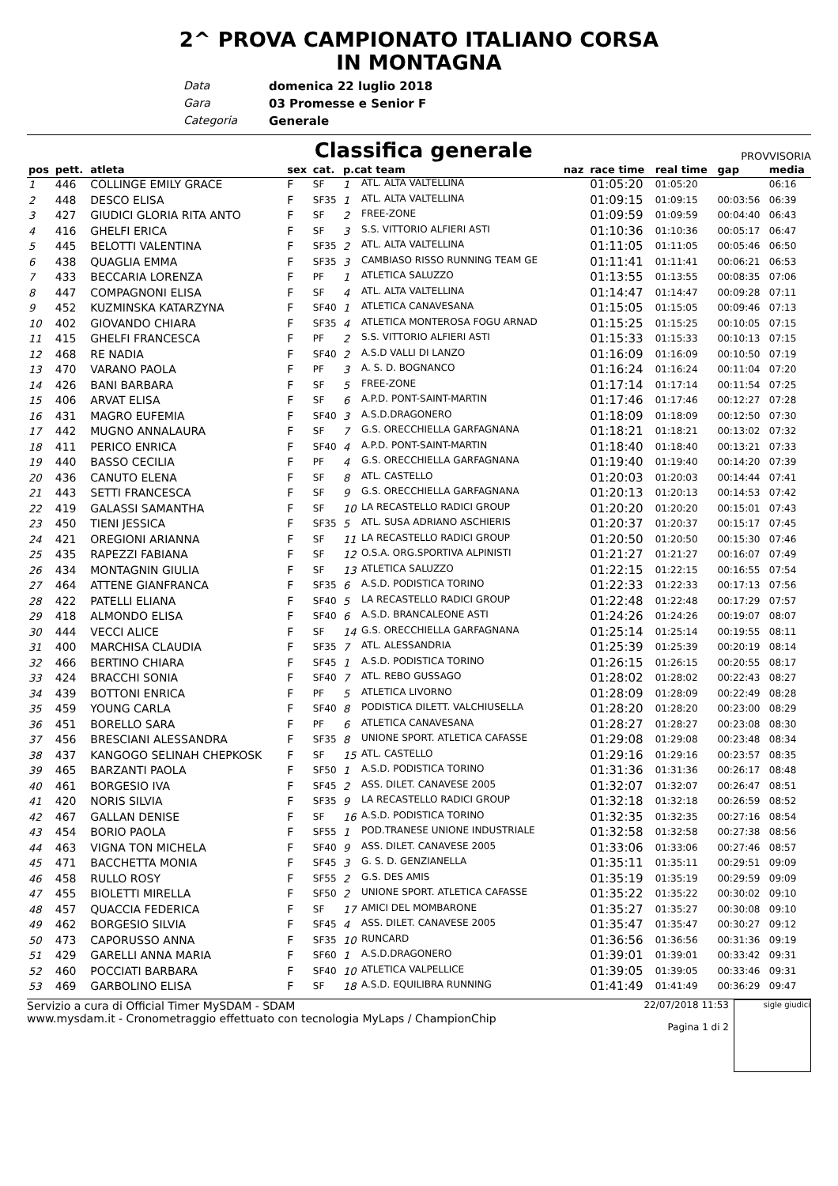2^ PROVA CAMPIONATO ITALIANO CORSA
IN MONTAGNA
Data domenica 22 luglio 2018
Gara 03 Promesse e Senior F
Categoria Generale
Classifica generale
PROVVISORIA
| pos | pett. | atleta | sex | cat. | p.cat team | | naz | race time | real time | gap | media |
| --- | --- | --- | --- | --- | --- | --- | --- | --- | --- | --- | --- |
| 1 | 446 | COLLINGE EMILY GRACE | F | SF | 1 | ATL. ALTA VALTELLINA | | 01:05:20 | 01:05:20 | | 06:16 |
| 2 | 448 | DESCO ELISA | F | SF35 | 1 | ATL. ALTA VALTELLINA | | 01:09:15 | 01:09:15 | 00:03:56 | 06:39 |
| 3 | 427 | GIUDICI GLORIA RITA ANTO | F | SF | 2 | FREE-ZONE | | 01:09:59 | 01:09:59 | 00:04:40 | 06:43 |
| 4 | 416 | GHELFI ERICA | F | SF | 3 | S.S. VITTORIO ALFIERI ASTI | | 01:10:36 | 01:10:36 | 00:05:17 | 06:47 |
| 5 | 445 | BELOTTI VALENTINA | F | SF35 | 2 | ATL. ALTA VALTELLINA | | 01:11:05 | 01:11:05 | 00:05:46 | 06:50 |
| 6 | 438 | QUAGLIA EMMA | F | SF35 | 3 | CAMBIASO RISSO RUNNING TEAM GE | | 01:11:41 | 01:11:41 | 00:06:21 | 06:53 |
| 7 | 433 | BECCARIA LORENZA | F | PF | 1 | ATLETICA SALUZZO | | 01:13:55 | 01:13:55 | 00:08:35 | 07:06 |
| 8 | 447 | COMPAGNONI ELISA | F | SF | 4 | ATL. ALTA VALTELLINA | | 01:14:47 | 01:14:47 | 00:09:28 | 07:11 |
| 9 | 452 | KUZMINSKA KATARZYNA | F | SF40 | 1 | ATLETICA CANAVESANA | | 01:15:05 | 01:15:05 | 00:09:46 | 07:13 |
| 10 | 402 | GIOVANDO CHIARA | F | SF35 | 4 | ATLETICA MONTEROSA FOGU ARNAD | | 01:15:25 | 01:15:25 | 00:10:05 | 07:15 |
| 11 | 415 | GHELFI FRANCESCA | F | PF | 2 | S.S. VITTORIO ALFIERI ASTI | | 01:15:33 | 01:15:33 | 00:10:13 | 07:15 |
| 12 | 468 | RE NADIA | F | SF40 | 2 | A.S.D VALLI DI LANZO | | 01:16:09 | 01:16:09 | 00:10:50 | 07:19 |
| 13 | 470 | VARANO PAOLA | F | PF | 3 | A. S. D. BOGNANCO | | 01:16:24 | 01:16:24 | 00:11:04 | 07:20 |
| 14 | 426 | BANI BARBARA | F | SF | 5 | FREE-ZONE | | 01:17:14 | 01:17:14 | 00:11:54 | 07:25 |
| 15 | 406 | ARVAT ELISA | F | SF | 6 | A.P.D. PONT-SAINT-MARTIN | | 01:17:46 | 01:17:46 | 00:12:27 | 07:28 |
| 16 | 431 | MAGRO EUFEMIA | F | SF40 | 3 | A.S.D.DRAGONERO | | 01:18:09 | 01:18:09 | 00:12:50 | 07:30 |
| 17 | 442 | MUGNO ANNALAURA | F | SF | 7 | G.S. ORECCHIELLA GARFAGNANA | | 01:18:21 | 01:18:21 | 00:13:02 | 07:32 |
| 18 | 411 | PERICO ENRICA | F | SF40 | 4 | A.P.D. PONT-SAINT-MARTIN | | 01:18:40 | 01:18:40 | 00:13:21 | 07:33 |
| 19 | 440 | BASSO CECILIA | F | PF | 4 | G.S. ORECCHIELLA GARFAGNANA | | 01:19:40 | 01:19:40 | 00:14:20 | 07:39 |
| 20 | 436 | CANUTO ELENA | F | SF | 8 | ATL. CASTELLO | | 01:20:03 | 01:20:03 | 00:14:44 | 07:41 |
| 21 | 443 | SETTI FRANCESCA | F | SF | 9 | G.S. ORECCHIELLA GARFAGNANA | | 01:20:13 | 01:20:13 | 00:14:53 | 07:42 |
| 22 | 419 | GALASSI SAMANTHA | F | SF | 10 | LA RECASTELLO RADICI GROUP | | 01:20:20 | 01:20:20 | 00:15:01 | 07:43 |
| 23 | 450 | TIENI JESSICA | F | SF35 | 5 | ATL. SUSA ADRIANO ASCHIERIS | | 01:20:37 | 01:20:37 | 00:15:17 | 07:45 |
| 24 | 421 | OREGIONI ARIANNA | F | SF | 11 | LA RECASTELLO RADICI GROUP | | 01:20:50 | 01:20:50 | 00:15:30 | 07:46 |
| 25 | 435 | RAPEZZI FABIANA | F | SF | 12 | O.S.A. ORG.SPORTIVA ALPINISTI | | 01:21:27 | 01:21:27 | 00:16:07 | 07:49 |
| 26 | 434 | MONTAGNIN GIULIA | F | SF | 13 | ATLETICA SALUZZO | | 01:22:15 | 01:22:15 | 00:16:55 | 07:54 |
| 27 | 464 | ATTENE GIANFRANCA | F | SF35 | 6 | A.S.D. PODISTICA TORINO | | 01:22:33 | 01:22:33 | 00:17:13 | 07:56 |
| 28 | 422 | PATELLI ELIANA | F | SF40 | 5 | LA RECASTELLO RADICI GROUP | | 01:22:48 | 01:22:48 | 00:17:29 | 07:57 |
| 29 | 418 | ALMONDO ELISA | F | SF40 | 6 | A.S.D. BRANCALEONE ASTI | | 01:24:26 | 01:24:26 | 00:19:07 | 08:07 |
| 30 | 444 | VECCI ALICE | F | SF | 14 | G.S. ORECCHIELLA GARFAGNANA | | 01:25:14 | 01:25:14 | 00:19:55 | 08:11 |
| 31 | 400 | MARCHISA CLAUDIA | F | SF35 | 7 | ATL. ALESSANDRIA | | 01:25:39 | 01:25:39 | 00:20:19 | 08:14 |
| 32 | 466 | BERTINO CHIARA | F | SF45 | 1 | A.S.D. PODISTICA TORINO | | 01:26:15 | 01:26:15 | 00:20:55 | 08:17 |
| 33 | 424 | BRACCHI SONIA | F | SF40 | 7 | ATL. REBO GUSSAGO | | 01:28:02 | 01:28:02 | 00:22:43 | 08:27 |
| 34 | 439 | BOTTONI ENRICA | F | PF | 5 | ATLETICA LIVORNO | | 01:28:09 | 01:28:09 | 00:22:49 | 08:28 |
| 35 | 459 | YOUNG CARLA | F | SF40 | 8 | PODISTICA DILETT. VALCHIUSELLA | | 01:28:20 | 01:28:20 | 00:23:00 | 08:29 |
| 36 | 451 | BORELLO SARA | F | PF | 6 | ATLETICA CANAVESANA | | 01:28:27 | 01:28:27 | 00:23:08 | 08:30 |
| 37 | 456 | BRESCIANI ALESSANDRA | F | SF35 | 8 | UNIONE SPORT. ATLETICA CAFASSE | | 01:29:08 | 01:29:08 | 00:23:48 | 08:34 |
| 38 | 437 | KANGOGO SELINAH CHEPKOSK | F | SF | 15 | ATL. CASTELLO | | 01:29:16 | 01:29:16 | 00:23:57 | 08:35 |
| 39 | 465 | BARZANTI PAOLA | F | SF50 | 1 | A.S.D. PODISTICA TORINO | | 01:31:36 | 01:31:36 | 00:26:17 | 08:48 |
| 40 | 461 | BORGESIO IVA | F | SF45 | 2 | ASS. DILET. CANAVESE 2005 | | 01:32:07 | 01:32:07 | 00:26:47 | 08:51 |
| 41 | 420 | NORIS SILVIA | F | SF35 | 9 | LA RECASTELLO RADICI GROUP | | 01:32:18 | 01:32:18 | 00:26:59 | 08:52 |
| 42 | 467 | GALLAN DENISE | F | SF | 16 | A.S.D. PODISTICA TORINO | | 01:32:35 | 01:32:35 | 00:27:16 | 08:54 |
| 43 | 454 | BORIO PAOLA | F | SF55 | 1 | POD.TRANESE UNIONE INDUSTRIALE | | 01:32:58 | 01:32:58 | 00:27:38 | 08:56 |
| 44 | 463 | VIGNA TON MICHELA | F | SF40 | 9 | ASS. DILET. CANAVESE 2005 | | 01:33:06 | 01:33:06 | 00:27:46 | 08:57 |
| 45 | 471 | BACCHETTA MONIA | F | SF45 | 3 | G. S. D. GENZIANELLA | | 01:35:11 | 01:35:11 | 00:29:51 | 09:09 |
| 46 | 458 | RULLO ROSY | F | SF55 | 2 | G.S. DES AMIS | | 01:35:19 | 01:35:19 | 00:29:59 | 09:09 |
| 47 | 455 | BIOLETTI MIRELLA | F | SF50 | 2 | UNIONE SPORT. ATLETICA CAFASSE | | 01:35:22 | 01:35:22 | 00:30:02 | 09:10 |
| 48 | 457 | QUACCIA FEDERICA | F | SF | 17 | AMICI DEL MOMBARONE | | 01:35:27 | 01:35:27 | 00:30:08 | 09:10 |
| 49 | 462 | BORGESIO SILVIA | F | SF45 | 4 | ASS. DILET. CANAVESE 2005 | | 01:35:47 | 01:35:47 | 00:30:27 | 09:12 |
| 50 | 473 | CAPORUSSO ANNA | F | SF35 | 10 | RUNCARD | | 01:36:56 | 01:36:56 | 00:31:36 | 09:19 |
| 51 | 429 | GARELLI ANNA MARIA | F | SF60 | 1 | A.S.D.DRAGONERO | | 01:39:01 | 01:39:01 | 00:33:42 | 09:31 |
| 52 | 460 | POCCIATI BARBARA | F | SF40 | 10 | ATLETICA VALPELLICE | | 01:39:05 | 01:39:05 | 00:33:46 | 09:31 |
| 53 | 469 | GARBOLINO ELISA | F | SF | 18 | A.S.D. EQUILIBRA RUNNING | | 01:41:49 | 01:41:49 | 00:36:29 | 09:47 |
Servizio a cura di Official Timer MySDAM - SDAM
www.mysdam.it - Cronometraggio effettuato con tecnologia MyLaps / ChampionChip
22/07/2018 11:53
Pagina 1 di 2
sigle giudici